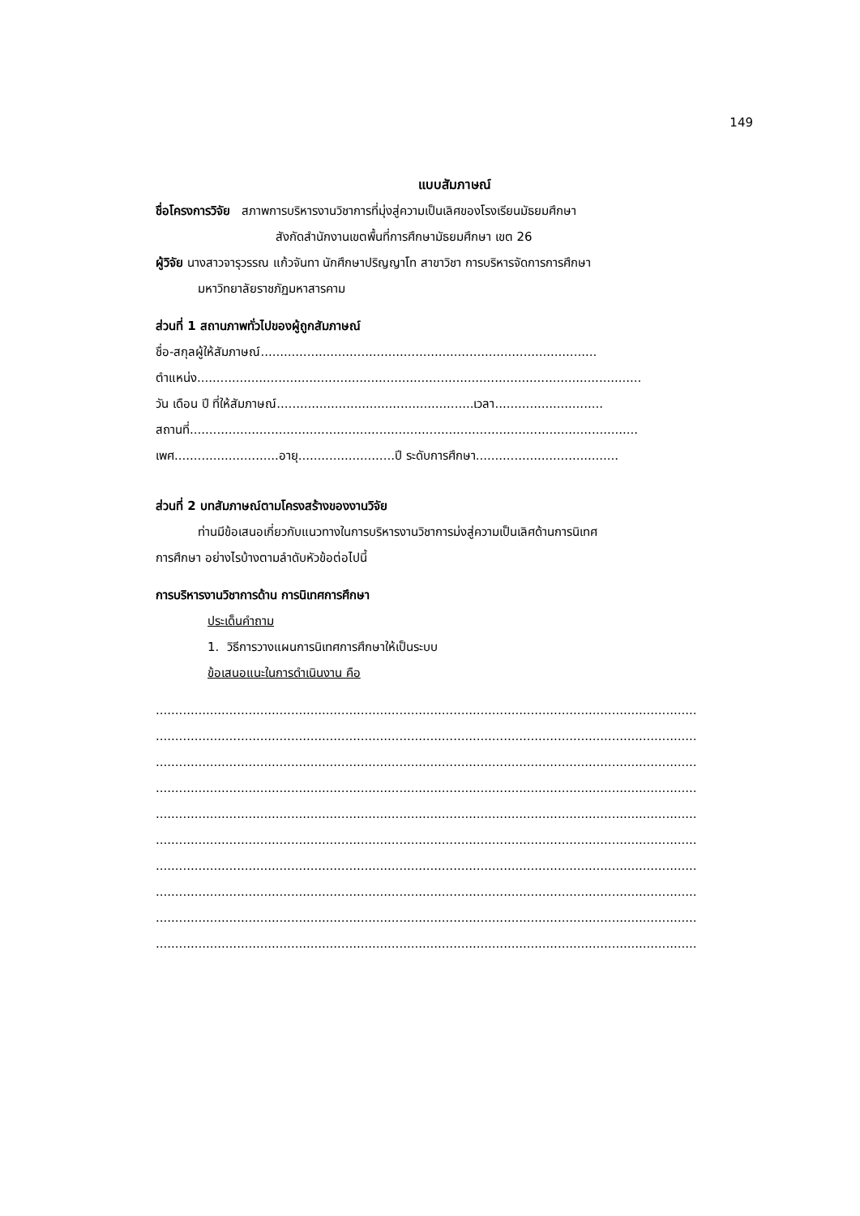149
แบบสัมภาษณ์
ชื่อโครงการวิจัย สภาพการบริหารงานวิชาการที่มุ่งสู่ความเป็นเลิศของโรงเรียนมัธยมศึกษา
สังกัดสำนักงานเขตพื้นที่การศึกษามัธยมศึกษา เขต 26
ผู้วิจัย นางสาวจารุวรรณ แก้วจันทา นักศึกษาปริญญาโท สาขาวิชา การบริหารจัดการการศึกษา
มหาวิทยาลัยราชภัฏมหาสารคาม
ส่วนที่ 1 สถานภาพทั่วไปของผู้ถูกสัมภาษณ์
ชื่อ-สกุลผู้ให้สัมภาษณ์.......................................................................................
ตำแหน่ง...................................................................................................................
วัน เดือน ปี ที่ให้สัมภาษณ์...................................................เวลา............................
สถานที่....................................................................................................................
เพศ...........................อายุ.........................ปี ระดับการศึกษา.....................................
ส่วนที่ 2 บทสัมภาษณ์ตามโครงสร้างของงานวิจัย
ท่านมีข้อเสนอเกี่ยวกับแนวทางในการบริหารงานวิชาการม่งสู่ความเป็นเลิศด้านการนิเทศ
การศึกษา อย่างไรบ้างตามลำดับหัวข้อต่อไปนี้
การบริหารงานวิชาการด้าน การนิเทศการศึกษา
ประเด็นคำถาม
1. วิธีการวางแผนการนิเทศการศึกษาให้เป็นระบบ
ข้อเสนอแนะในการดำเนินงาน คือ
............................................................................................................................................
............................................................................................................................................
............................................................................................................................................
............................................................................................................................................
............................................................................................................................................
............................................................................................................................................
............................................................................................................................................
............................................................................................................................................
............................................................................................................................................
............................................................................................................................................